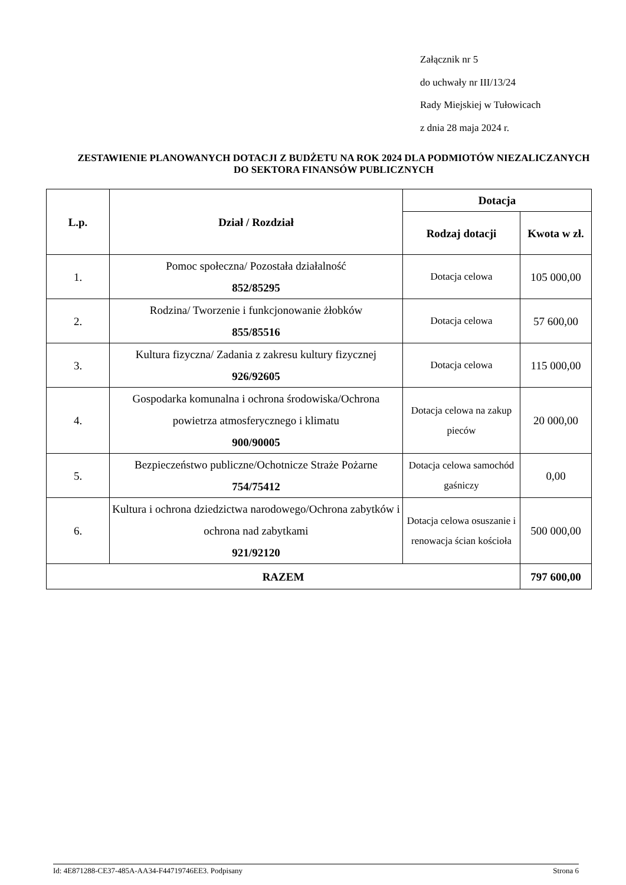Załącznik nr 5
do uchwały nr III/13/24
Rady Miejskiej w Tułowicach
z dnia 28 maja 2024 r.
ZESTAWIENIE PLANOWANYCH DOTACJI Z BUDŻETU NA ROK 2024 DLA PODMIOTÓW NIEZALICZANYCH DO SEKTORA FINANSÓW PUBLICZNYCH
| L.p. | Dział / Rozdział | Dotacja | |
| --- | --- | --- | --- |
| | | Rodzaj dotacji | Kwota w zł. |
| 1. | Pomoc społeczna/ Pozostała działalność 852/85295 | Dotacja celowa | 105 000,00 |
| 2. | Rodzina/ Tworzenie i funkcjonowanie żłobków 855/85516 | Dotacja celowa | 57 600,00 |
| 3. | Kultura fizyczna/ Zadania z zakresu kultury fizycznej 926/92605 | Dotacja celowa | 115 000,00 |
| 4. | Gospodarka komunalna i ochrona środowiska/Ochrona powietrza atmosferycznego i klimatu 900/90005 | Dotacja celowa na zakup pieców | 20 000,00 |
| 5. | Bezpieczeństwo publiczne/Ochotnicze Straże Pożarne 754/75412 | Dotacja celowa samochód gaśniczy | 0,00 |
| 6. | Kultura i ochrona dziedzictwa narodowego/Ochrona zabytków i ochrona nad zabytkami 921/92120 | Dotacja celowa osuszanie i renowacja ścian kościoła | 500 000,00 |
| RAZEM | | | 797 600,00 |
Id: 4E871288-CE37-485A-AA34-F44719746EE3. Podpisany Strona 6